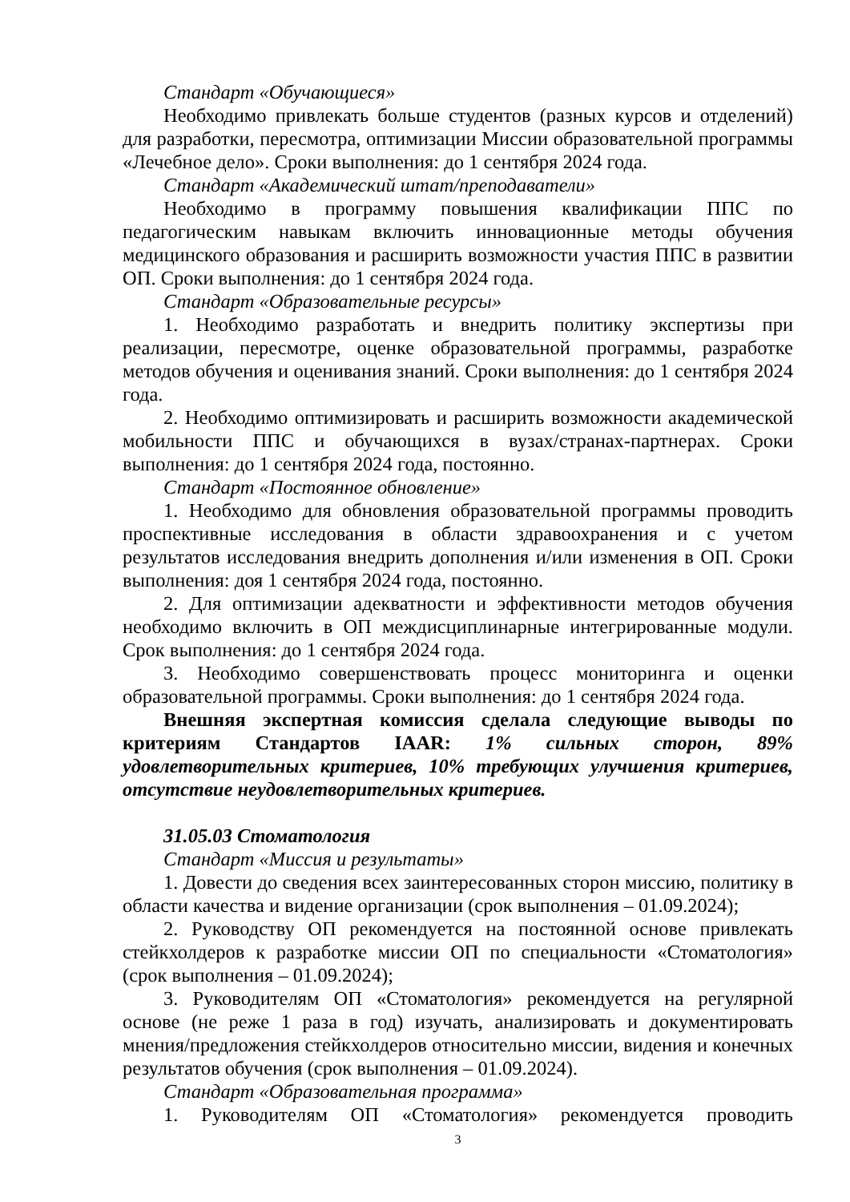Стандарт «Обучающиеся»
Необходимо привлекать больше студентов (разных курсов и отделений) для разработки, пересмотра, оптимизации Миссии образовательной программы «Лечебное дело». Сроки выполнения: до 1 сентября 2024 года.
Стандарт «Академический штат/преподаватели»
Необходимо в программу повышения квалификации ППС по педагогическим навыкам включить инновационные методы обучения медицинского образования и расширить возможности участия ППС в развитии ОП. Сроки выполнения: до 1 сентября 2024 года.
Стандарт «Образовательные ресурсы»
1. Необходимо разработать и внедрить политику экспертизы при реализации, пересмотре, оценке образовательной программы, разработке методов обучения и оценивания знаний. Сроки выполнения: до 1 сентября 2024 года.
2. Необходимо оптимизировать и расширить возможности академической мобильности ППС и обучающихся в вузах/странах-партнерах. Сроки выполнения: до 1 сентября 2024 года, постоянно.
Стандарт «Постоянное обновление»
1. Необходимо для обновления образовательной программы проводить проспективные исследования в области здравоохранения и с учетом результатов исследования внедрить дополнения и/или изменения в ОП. Сроки выполнения: доя 1 сентября 2024 года, постоянно.
2. Для оптимизации адекватности и эффективности методов обучения необходимо включить в ОП междисциплинарные интегрированные модули. Срок выполнения: до 1 сентября 2024 года.
3. Необходимо совершенствовать процесс мониторинга и оценки образовательной программы. Сроки выполнения: до 1 сентября 2024 года.
Внешняя экспертная комиссия сделала следующие выводы по критериям Стандартов IAAR: 1% сильных сторон, 89% удовлетворительных критериев, 10% требующих улучшения критериев, отсутствие неудовлетворительных критериев.
31.05.03 Стоматология
Стандарт «Миссия и результаты»
1. Довести до сведения всех заинтересованных сторон миссию, политику в области качества и видение организации (срок выполнения – 01.09.2024);
2. Руководству ОП рекомендуется на постоянной основе привлекать стейкхолдеров к разработке миссии ОП по специальности «Стоматология» (срок выполнения – 01.09.2024);
3. Руководителям ОП «Стоматология» рекомендуется на регулярной основе (не реже 1 раза в год) изучать, анализировать и документировать мнения/предложения стейкхолдеров относительно миссии, видения и конечных результатов обучения (срок выполнения – 01.09.2024).
Стандарт «Образовательная программа»
1. Руководителям ОП «Стоматология» рекомендуется проводить
3